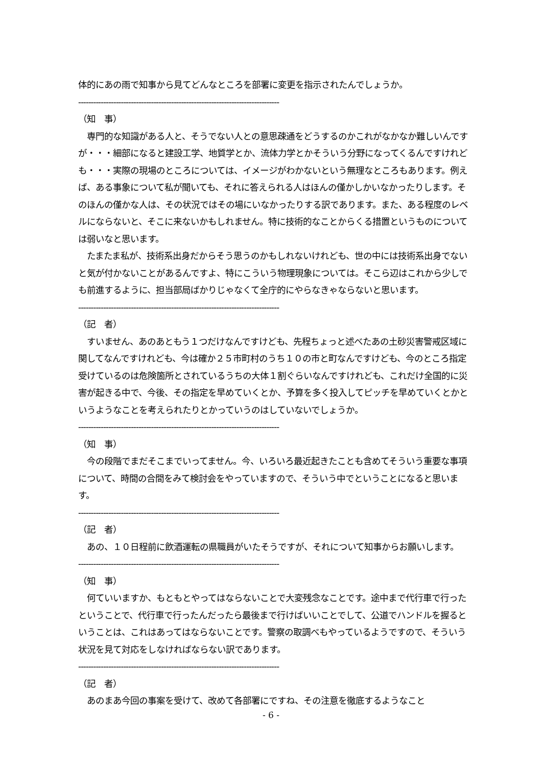体的にあの雨で知事から見てどんなところを部署に変更を指示されたんでしょうか。
--------------------------------------------------------------------------------
（知　事）
　専門的な知識がある人と、そうでない人との意思疎通をどうするのかこれがなかなか難しいんですが・・・細部になると建設工学、地質学とか、流体力学とかそういう分野になってくるんですけれども・・・実際の現場のところについては、イメージがわかないという無理なところもあります。例えば、ある事象について私が聞いても、それに答えられる人はほんの僅かしかいなかったりします。そのほんの僅かな人は、その状況ではその場にいなかったりする訳であります。また、ある程度のレベルにならないと、そこに来ないかもしれません。特に技術的なことからくる措置というものについては弱いなと思います。
　たまたま私が、技術系出身だからそう思うのかもしれないけれども、世の中には技術系出身でないと気が付かないことがあるんですよ、特にこういう物理現象については。そこら辺はこれから少しでも前進するように、担当部局ばかりじゃなくて全庁的にやらなきゃならないと思います。
--------------------------------------------------------------------------------
（記　者）
　すいません、あのあともう１つだけなんですけども、先程ちょっと述べたあの土砂災害警戒区域に関してなんですけれども、今は確か２５市町村のうち１０の市と町なんですけども、今のところ指定受けているのは危険箇所とされているうちの大体１割ぐらいなんですけれども、これだけ全国的に災害が起きる中で、今後、その指定を早めていくとか、予算を多く投入してピッチを早めていくとかというようなことを考えられたりとかっていうのはしていないでしょうか。
--------------------------------------------------------------------------------
（知　事）
　今の段階でまだそこまでいってません。今、いろいろ最近起きたことも含めてそういう重要な事項について、時間の合間をみて検討会をやっていますので、そういう中でということになると思います。
--------------------------------------------------------------------------------
（記　者）
　あの、１０日程前に飲酒運転の県職員がいたそうですが、それについて知事からお願いします。
--------------------------------------------------------------------------------
（知　事）
　何ていいますか、もともとやってはならないことで大変残念なことです。途中まで代行車で行ったということで、代行車で行ったんだったら最後まで行けばいいことでして、公道でハンドルを握るということは、これはあってはならないことです。警察の取調べもやっているようですので、そういう状況を見て対応をしなければならない訳であります。
--------------------------------------------------------------------------------
（記　者）
　あのまあ今回の事案を受けて、改めて各部署にですね、その注意を徹底するようなこと
- 6 -